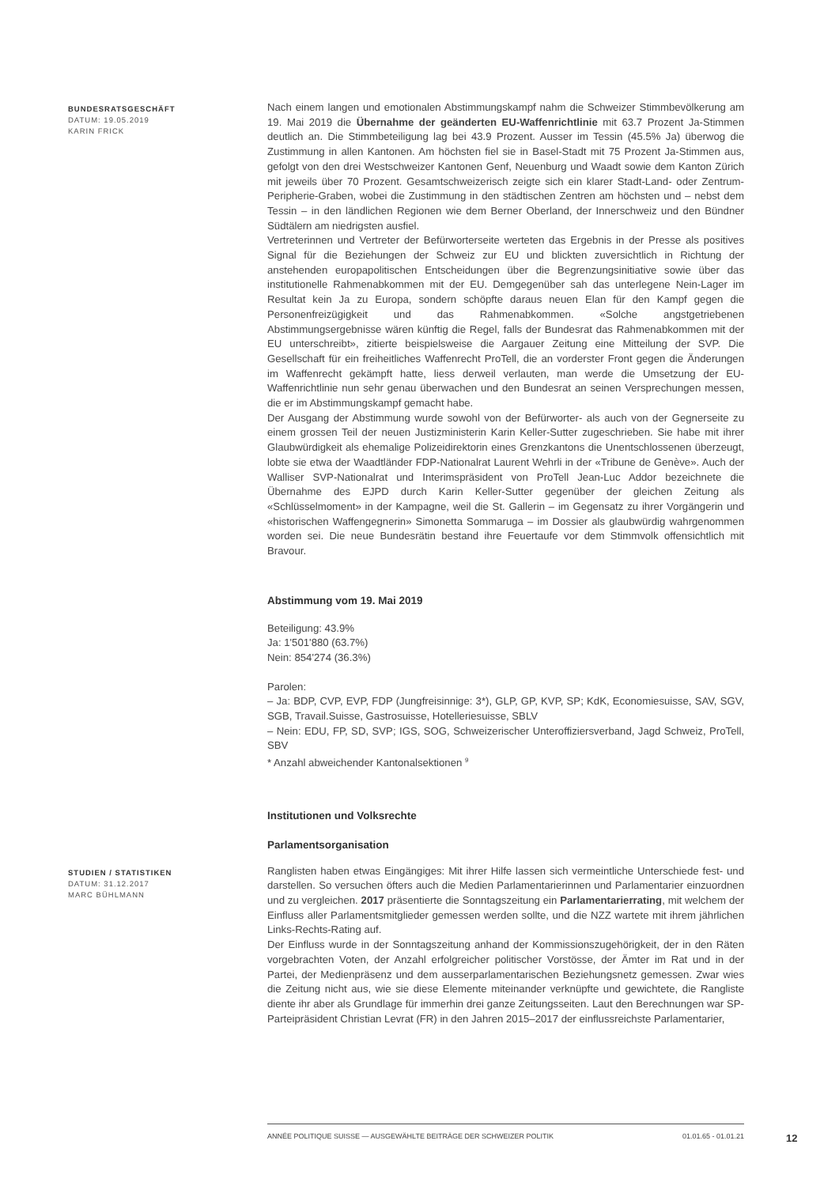BUNDESRATSGESCHÄFT
DATUM: 19.05.2019
KARIN FRICK
Nach einem langen und emotionalen Abstimmungskampf nahm die Schweizer Stimmbevölkerung am 19. Mai 2019 die Übernahme der geänderten EU-Waffenrichtlinie mit 63.7 Prozent Ja-Stimmen deutlich an. Die Stimmbeteiligung lag bei 43.9 Prozent. Ausser im Tessin (45.5% Ja) überwog die Zustimmung in allen Kantonen. Am höchsten fiel sie in Basel-Stadt mit 75 Prozent Ja-Stimmen aus, gefolgt von den drei Westschweizer Kantonen Genf, Neuenburg und Waadt sowie dem Kanton Zürich mit jeweils über 70 Prozent. Gesamtschweizerisch zeigte sich ein klarer Stadt-Land- oder Zentrum-Peripherie-Graben, wobei die Zustimmung in den städtischen Zentren am höchsten und – nebst dem Tessin – in den ländlichen Regionen wie dem Berner Oberland, der Innerschweiz und den Bündner Südtälern am niedrigsten ausfiel.
Vertreterinnen und Vertreter der Befürworterseite werteten das Ergebnis in der Presse als positives Signal für die Beziehungen der Schweiz zur EU und blickten zuversichtlich in Richtung der anstehenden europapolitischen Entscheidungen über die Begrenzungsinitiative sowie über das institutionelle Rahmenabkommen mit der EU. Demgegenüber sah das unterlegene Nein-Lager im Resultat kein Ja zu Europa, sondern schöpfte daraus neuen Elan für den Kampf gegen die Personenfreizügigkeit und das Rahmenabkommen. «Solche angstgetriebenen Abstimmungsergebnisse wären künftig die Regel, falls der Bundesrat das Rahmenabkommen mit der EU unterschreibt», zitierte beispielsweise die Aargauer Zeitung eine Mitteilung der SVP. Die Gesellschaft für ein freiheitliches Waffenrecht ProTell, die an vorderster Front gegen die Änderungen im Waffenrecht gekämpft hatte, liess derweil verlauten, man werde die Umsetzung der EU-Waffenrichtlinie nun sehr genau überwachen und den Bundesrat an seinen Versprechungen messen, die er im Abstimmungskampf gemacht habe.
Der Ausgang der Abstimmung wurde sowohl von der Befürworter- als auch von der Gegnerseite zu einem grossen Teil der neuen Justizministerin Karin Keller-Sutter zugeschrieben. Sie habe mit ihrer Glaubwürdigkeit als ehemalige Polizeidirektorin eines Grenzkantons die Unentschlossenen überzeugt, lobte sie etwa der Waadtländer FDP-Nationalrat Laurent Wehrli in der «Tribune de Genève». Auch der Walliser SVP-Nationalrat und Interimspräsident von ProTell Jean-Luc Addor bezeichnete die Übernahme des EJPD durch Karin Keller-Sutter gegenüber der gleichen Zeitung als «Schlüsselmoment» in der Kampagne, weil die St. Gallerin – im Gegensatz zu ihrer Vorgängerin und «historischen Waffengegnerin» Simonetta Sommaruga – im Dossier als glaubwürdig wahrgenommen worden sei. Die neue Bundesrätin bestand ihre Feuertaufe vor dem Stimmvolk offensichtlich mit Bravour.
Abstimmung vom 19. Mai 2019
Beteiligung: 43.9%
Ja: 1'501'880 (63.7%)
Nein: 854'274 (36.3%)
Parolen:
– Ja: BDP, CVP, EVP, FDP (Jungfreisinnige: 3*), GLP, GP, KVP, SP; KdK, Economiesuisse, SAV, SGV, SGB, Travail.Suisse, Gastrosuisse, Hotelleriesuisse, SBLV
– Nein: EDU, FP, SD, SVP; IGS, SOG, Schweizerischer Unteroffiziersverband, Jagd Schweiz, ProTell, SBV
* Anzahl abweichender Kantonalsektionen <sup>9</sup>
Institutionen und Volksrechte
Parlamentsorganisation
STUDIEN / STATISTIKEN
DATUM: 31.12.2017
MARC BÜHLMANN
Ranglisten haben etwas Eingängiges: Mit ihrer Hilfe lassen sich vermeintliche Unterschiede fest- und darstellen. So versuchen öfters auch die Medien Parlamentarierinnen und Parlamentarier einzuordnen und zu vergleichen. 2017 präsentierte die Sonntagszeitung ein Parlamentarierrating, mit welchem der Einfluss aller Parlamentsmitglieder gemessen werden sollte, und die NZZ wartete mit ihrem jährlichen Links-Rechts-Rating auf.
Der Einfluss wurde in der Sonntagszeitung anhand der Kommissionszugehörigkeit, der in den Räten vorgebrachten Voten, der Anzahl erfolgreicher politischer Vorstösse, der Ämter im Rat und in der Partei, der Medienpräsenz und dem ausserparlamentarischen Beziehungsnetz gemessen. Zwar wies die Zeitung nicht aus, wie sie diese Elemente miteinander verknüpfte und gewichtete, die Rangliste diente ihr aber als Grundlage für immerhin drei ganze Zeitungsseiten. Laut den Berechnungen war SP-Parteipräsident Christian Levrat (FR) in den Jahren 2015–2017 der einflussreichste Parlamentarier,
ANNÉE POLITIQUE SUISSE — AUSGEWÄHLTE BEITRÄGE DER SCHWEIZER POLITIK 01.01.65 - 01.01.21
12